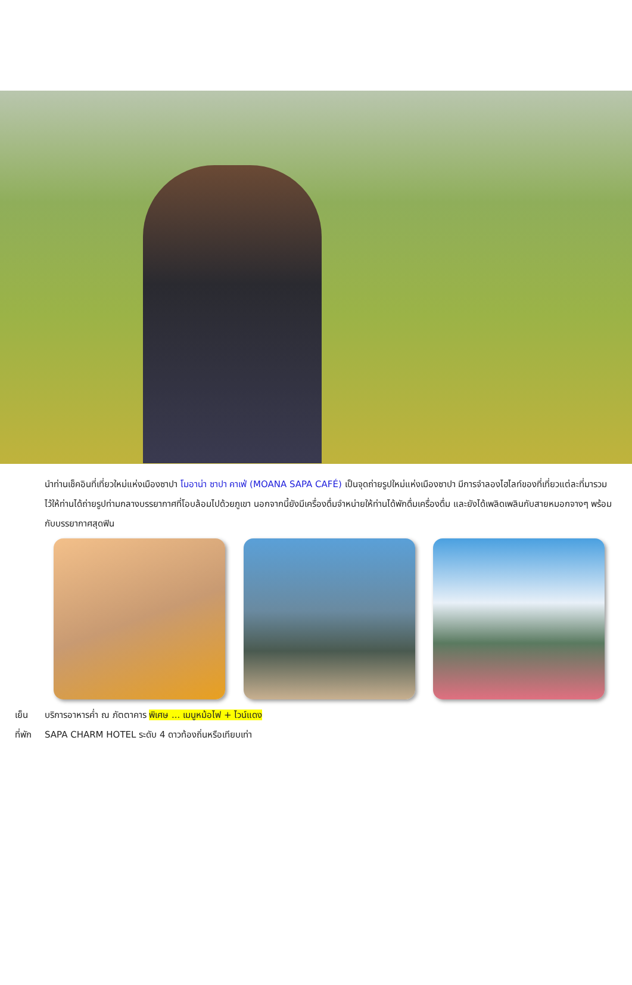นำท่านเช็คอินที่เที่ยวใหม่แห่งเมืองซาปา โมอาน่า ซาปา คาเฟ่ (MOANA SAPA CAFÉ) เป็นจุดถ่ายรูปใหม่แห่งเมืองซาปา มีการจำลองไฮไลท์ของที่เที่ยวแต่ละที่มารวมไว้ให้ท่านได้ถ่ายรูปท่ามกลางบรรยากาศที่โอบล้อมไปด้วยภูเขา นอกจากนี้ยังมีเครื่องดื่มจำหน่ายให้ท่านได้พักดื่มเครื่องดื่ม และยังได้เพลิดเพลินกับสายหมอกจางๆ พร้อมกับบรรยากาศสุดฟิน
เย็น บริการอาหารค่ำ ณ ภัตตาคาร พิเศษ ... เมนูหม้อไฟ + ไวน์แดง
ที่พัก SAPA CHARM HOTEL ระดับ 4 ดาวท้องถิ่นหรือเทียบเท่า